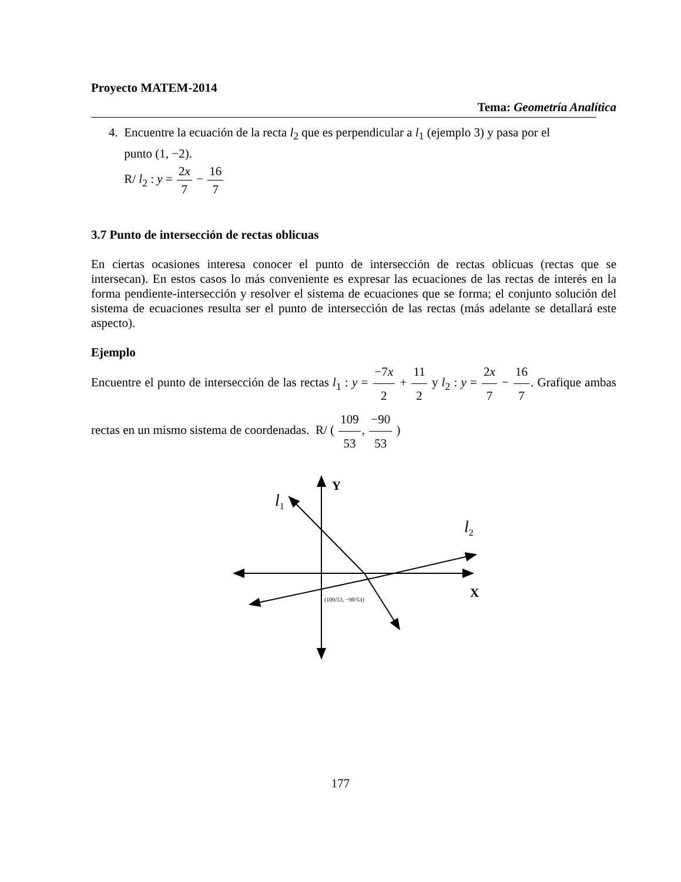Proyecto MATEM-2014
Tema: Geometría Analítica
4. Encuentre la ecuación de la recta l<sub>2</sub> que es perpendicular a l<sub>1</sub> (ejemplo 3) y pasa por el
punto (1, −2).
R/ l<sub>2</sub> : y = 2x 7 − 16 7
3.7 Punto de intersección de rectas oblicuas
En ciertas ocasiones interesa conocer el punto de intersección de rectas oblicuas (rectas que se intersecan). En estos casos lo más conveniente es expresar las ecuaciones de las rectas de interés en la forma pendiente-intersección y resolver el sistema de ecuaciones que se forma; el conjunto solución del sistema de ecuaciones resulta ser el punto de intersección de las rectas (más adelante se detallará este aspecto).
Ejemplo
Encuentre el punto de intersección de las rectas l<sub>1</sub> : y = −7x 2 + 11 2 y l<sub>2</sub> : y = 2x 7 − 16 7. Grafique ambas rectas en un mismo sistema de coordenadas. R/ ( 109 53, −90 53 )
Y
X
l1
l2
(109/53, −90/53)
177